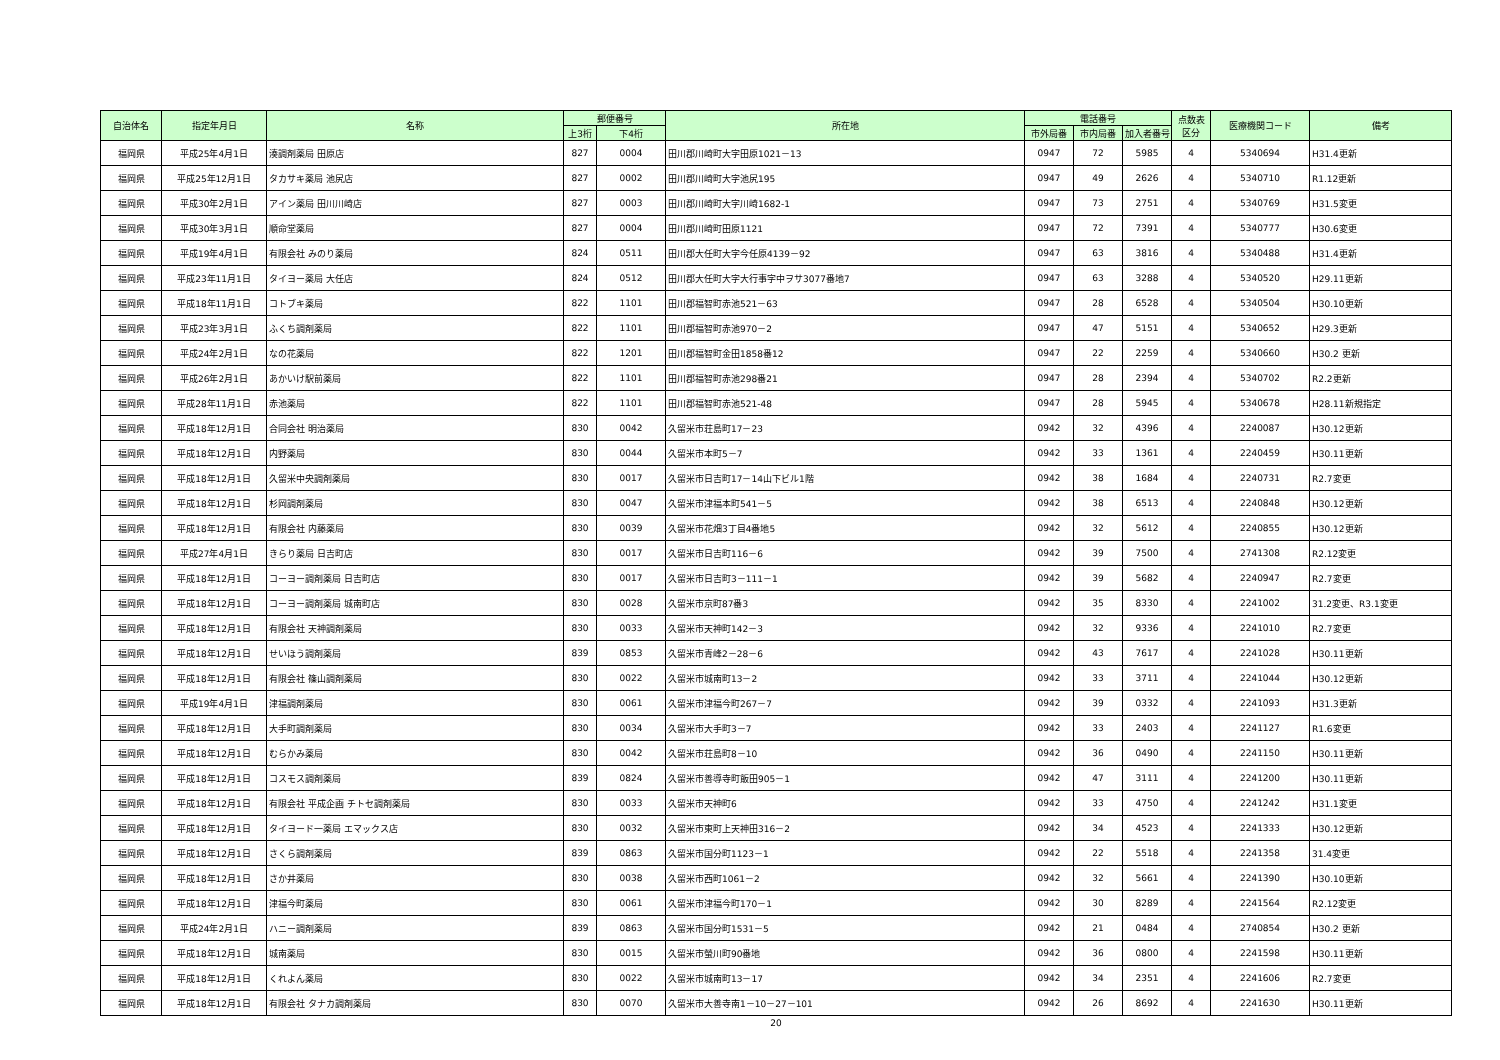| 自治体名 | 指定年月日 | 名称 | 郵便番号 | | 所在地 | 電話番号 | | | 点数表 区分 | 医療機関コード | 備考 |
| --- | --- | --- | --- | --- | --- | --- | --- | --- | --- | --- | --- |
| | | | 上3桁 | 下4桁 | | 市外局番 | 市内局番 | 加入者番号 | | | |
| 福岡県 | 平成25年4月1日 | 湊調剤薬局 田原店 | 827 | 0004 | 田川郡川崎町大字田原1021－13 | 0947 | 72 | 5985 | 4 | 5340694 | H31.4更新 |
| 福岡県 | 平成25年12月1日 | タカサキ薬局 池尻店 | 827 | 0002 | 田川郡川崎町大字池尻195 | 0947 | 49 | 2626 | 4 | 5340710 | R1.12更新 |
| 福岡県 | 平成30年2月1日 | アイン薬局 田川川崎店 | 827 | 0003 | 田川郡川崎町大字川崎1682-1 | 0947 | 73 | 2751 | 4 | 5340769 | H31.5変更 |
| 福岡県 | 平成30年3月1日 | 順命堂薬局 | 827 | 0004 | 田川郡川崎町田原1121 | 0947 | 72 | 7391 | 4 | 5340777 | H30.6変更 |
| 福岡県 | 平成19年4月1日 | 有限会社 みのり薬局 | 824 | 0511 | 田川郡大任町大字今任原4139－92 | 0947 | 63 | 3816 | 4 | 5340488 | H31.4更新 |
| 福岡県 | 平成23年11月1日 | タイヨー薬局 大任店 | 824 | 0512 | 田川郡大任町大字大行事字中ヲサ3077番地7 | 0947 | 63 | 3288 | 4 | 5340520 | H29.11更新 |
| 福岡県 | 平成18年11月1日 | コトブキ薬局 | 822 | 1101 | 田川郡福智町赤池521－63 | 0947 | 28 | 6528 | 4 | 5340504 | H30.10更新 |
| 福岡県 | 平成23年3月1日 | ふくち調剤薬局 | 822 | 1101 | 田川郡福智町赤池970－2 | 0947 | 47 | 5151 | 4 | 5340652 | H29.3更新 |
| 福岡県 | 平成24年2月1日 | なの花薬局 | 822 | 1201 | 田川郡福智町金田1858番12 | 0947 | 22 | 2259 | 4 | 5340660 | H30.2 更新 |
| 福岡県 | 平成26年2月1日 | あかいけ駅前薬局 | 822 | 1101 | 田川郡福智町赤池298番21 | 0947 | 28 | 2394 | 4 | 5340702 | R2.2更新 |
| 福岡県 | 平成28年11月1日 | 赤池薬局 | 822 | 1101 | 田川郡福智町赤池521-48 | 0947 | 28 | 5945 | 4 | 5340678 | H28.11新規指定 |
| 福岡県 | 平成18年12月1日 | 合同会社 明治薬局 | 830 | 0042 | 久留米市荘島町17－23 | 0942 | 32 | 4396 | 4 | 2240087 | H30.12更新 |
| 福岡県 | 平成18年12月1日 | 内野薬局 | 830 | 0044 | 久留米市本町5－7 | 0942 | 33 | 1361 | 4 | 2240459 | H30.11更新 |
| 福岡県 | 平成18年12月1日 | 久留米中央調剤薬局 | 830 | 0017 | 久留米市日吉町17－14山下ビル1階 | 0942 | 38 | 1684 | 4 | 2240731 | R2.7変更 |
| 福岡県 | 平成18年12月1日 | 杉岡調剤薬局 | 830 | 0047 | 久留米市津福本町541－5 | 0942 | 38 | 6513 | 4 | 2240848 | H30.12更新 |
| 福岡県 | 平成18年12月1日 | 有限会社 内藤薬局 | 830 | 0039 | 久留米市花畑3丁目4番地5 | 0942 | 32 | 5612 | 4 | 2240855 | H30.12更新 |
| 福岡県 | 平成27年4月1日 | きらり薬局 日吉町店 | 830 | 0017 | 久留米市日吉町116－6 | 0942 | 39 | 7500 | 4 | 2741308 | R2.12変更 |
| 福岡県 | 平成18年12月1日 | コーヨー調剤薬局 日吉町店 | 830 | 0017 | 久留米市日吉町3－111－1 | 0942 | 39 | 5682 | 4 | 2240947 | R2.7変更 |
| 福岡県 | 平成18年12月1日 | コーヨー調剤薬局 城南町店 | 830 | 0028 | 久留米市京町87番3 | 0942 | 35 | 8330 | 4 | 2241002 | 31.2変更、R3.1変更 |
| 福岡県 | 平成18年12月1日 | 有限会社 天神調剤薬局 | 830 | 0033 | 久留米市天神町142－3 | 0942 | 32 | 9336 | 4 | 2241010 | R2.7変更 |
| 福岡県 | 平成18年12月1日 | せいほう調剤薬局 | 839 | 0853 | 久留米市青峰2－28－6 | 0942 | 43 | 7617 | 4 | 2241028 | H30.11更新 |
| 福岡県 | 平成18年12月1日 | 有限会社 篠山調剤薬局 | 830 | 0022 | 久留米市城南町13－2 | 0942 | 33 | 3711 | 4 | 2241044 | H30.12更新 |
| 福岡県 | 平成19年4月1日 | 津福調剤薬局 | 830 | 0061 | 久留米市津福今町267－7 | 0942 | 39 | 0332 | 4 | 2241093 | H31.3更新 |
| 福岡県 | 平成18年12月1日 | 大手町調剤薬局 | 830 | 0034 | 久留米市大手町3－7 | 0942 | 33 | 2403 | 4 | 2241127 | R1.6変更 |
| 福岡県 | 平成18年12月1日 | むらかみ薬局 | 830 | 0042 | 久留米市荘島町8－10 | 0942 | 36 | 0490 | 4 | 2241150 | H30.11更新 |
| 福岡県 | 平成18年12月1日 | コスモス調剤薬局 | 839 | 0824 | 久留米市善導寺町飯田905－1 | 0942 | 47 | 3111 | 4 | 2241200 | H30.11更新 |
| 福岡県 | 平成18年12月1日 | 有限会社 平成企画 チトセ調剤薬局 | 830 | 0033 | 久留米市天神町6 | 0942 | 33 | 4750 | 4 | 2241242 | H31.1変更 |
| 福岡県 | 平成18年12月1日 | タイヨード一薬局 エマックス店 | 830 | 0032 | 久留米市東町上天神田316－2 | 0942 | 34 | 4523 | 4 | 2241333 | H30.12更新 |
| 福岡県 | 平成18年12月1日 | さくら調剤薬局 | 839 | 0863 | 久留米市国分町1123－1 | 0942 | 22 | 5518 | 4 | 2241358 | 31.4変更 |
| 福岡県 | 平成18年12月1日 | さか井薬局 | 830 | 0038 | 久留米市西町1061－2 | 0942 | 32 | 5661 | 4 | 2241390 | H30.10更新 |
| 福岡県 | 平成18年12月1日 | 津福今町薬局 | 830 | 0061 | 久留米市津福今町170－1 | 0942 | 30 | 8289 | 4 | 2241564 | R2.12変更 |
| 福岡県 | 平成24年2月1日 | ハニー調剤薬局 | 839 | 0863 | 久留米市国分町1531－5 | 0942 | 21 | 0484 | 4 | 2740854 | H30.2 更新 |
| 福岡県 | 平成18年12月1日 | 城南薬局 | 830 | 0015 | 久留米市螢川町90番地 | 0942 | 36 | 0800 | 4 | 2241598 | H30.11更新 |
| 福岡県 | 平成18年12月1日 | くれよん薬局 | 830 | 0022 | 久留米市城南町13－17 | 0942 | 34 | 2351 | 4 | 2241606 | R2.7変更 |
| 福岡県 | 平成18年12月1日 | 有限会社 タナカ調剤薬局 | 830 | 0070 | 久留米市大善寺南1－10－27－101 | 0942 | 26 | 8692 | 4 | 2241630 | H30.11更新 |
20